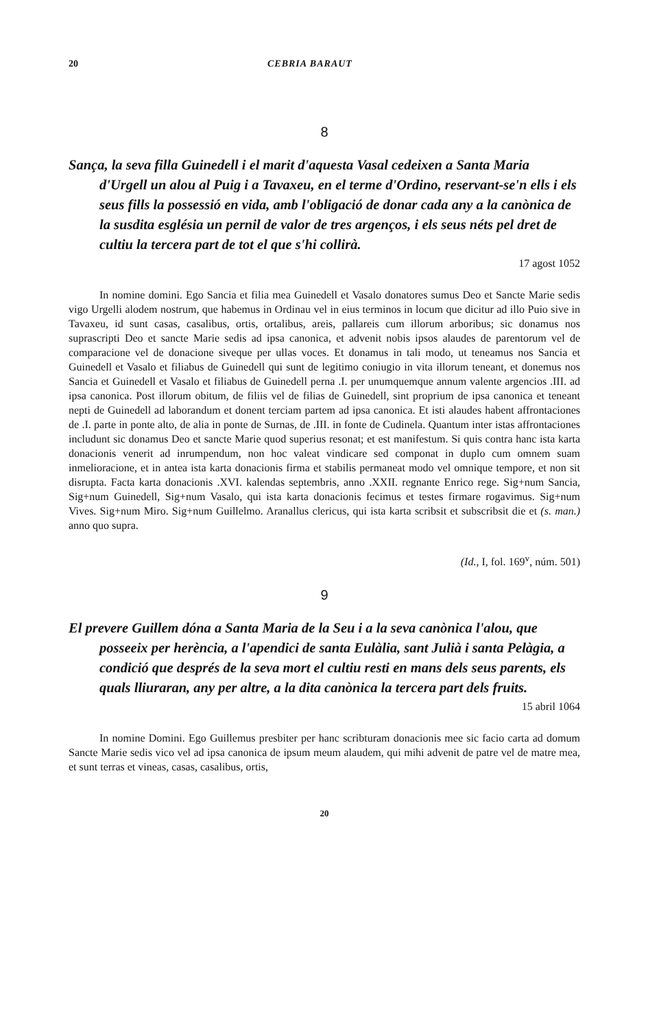20 CEBRIA BARAUT
8
Sança, la seva filla Guinedell i el marit d'aquesta Vasal cedeixen a Santa Maria d'Urgell un alou al Puig i a Tavaxeu, en el terme d'Ordino, reservant-se'n ells i els seus fills la possessió en vida, amb l'obligació de donar cada any a la canònica de la susdita església un pernil de valor de tres argenços, i els seus néts pel dret de cultiu la tercera part de tot el que s'hi collirà.
17 agost 1052
In nomine domini. Ego Sancia et filia mea Guinedell et Vasalo donatores sumus Deo et Sancte Marie sedis vigo Urgelli alodem nostrum, que habemus in Ordinau vel in eius terminos in locum que dicitur ad illo Puio sive in Tavaxeu, id sunt casas, casalibus, ortis, ortalibus, areis, pallareis cum illorum arboribus; sic donamus nos suprascripti Deo et sancte Marie sedis ad ipsa canonica, et advenit nobis ipsos alaudes de parentorum vel de comparacione vel de donacione siveque per ullas voces. Et donamus in tali modo, ut teneamus nos Sancia et Guinedell et Vasalo et filiabus de Guinedell qui sunt de legitimo coniugio in vita illorum teneant, et donemus nos Sancia et Guinedell et Vasalo et filiabus de Guinedell perna .I. per unumquemque annum valente argencios .III. ad ipsa canonica. Post illorum obitum, de filiis vel de filias de Guinedell, sint proprium de ipsa canonica et teneant nepti de Guinedell ad laborandum et donent terciam partem ad ipsa canonica. Et isti alaudes habent affrontaciones de .I. parte in ponte alto, de alia in ponte de Surnas, de .III. in fonte de Cudinela. Quantum inter istas affrontaciones includunt sic donamus Deo et sancte Marie quod superius resonat; et est manifestum. Si quis contra hanc ista karta donacionis venerit ad inrumpendum, non hoc valeat vindicare sed componat in duplo cum omnem suam inmelioracione, et in antea ista karta donacionis firma et stabilis permaneat modo vel omnique tempore, et non sit disrupta. Facta karta donacionis .XVI. kalendas septembris, anno .XXII. regnante Enrico rege. Sig+num Sancia, Sig+num Guinedell, Sig+num Vasalo, qui ista karta donacionis fecimus et testes firmare rogavimus. Sig+num Vives. Sig+num Miro. Sig+num Guillelmo. Aranallus clericus, qui ista karta scribsit et subscribsit die et (s. man.) anno quo supra.
(Id., I, fol. 169<sup>v</sup>, núm. 501)
9
El prevere Guillem dóna a Santa Maria de la Seu i a la seva canònica l'alou, que posseeix per herència, a l'apendici de santa Eulàlia, sant Julià i santa Pelàgia, a condició que després de la seva mort el cultiu resti en mans dels seus parents, els quals lliuraran, any per altre, a la dita canònica la tercera part dels fruits.
15 abril 1064
In nomine Domini. Ego Guillemus presbiter per hanc scribturam donacionis mee sic facio carta ad domum Sancte Marie sedis vico vel ad ipsa canonica de ipsum meum alaudem, qui mihi advenit de patre vel de matre mea, et sunt terras et vineas, casas, casalibus, ortis,
20